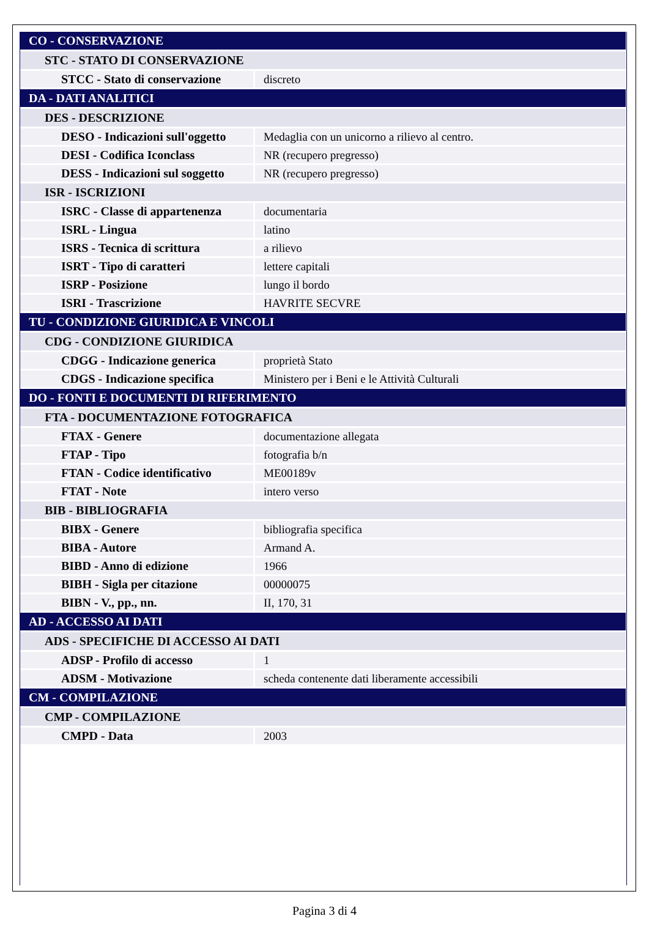| CO - CONSERVAZIONE | |
| STC - STATO DI CONSERVAZIONE | |
| STCC - Stato di conservazione | discreto |
| DA - DATI ANALITICI | |
| DES - DESCRIZIONE | |
| DESO - Indicazioni sull'oggetto | Medaglia con un unicorno a rilievo al centro. |
| DESI - Codifica Iconclass | NR (recupero pregresso) |
| DESS - Indicazioni sul soggetto | NR (recupero pregresso) |
| ISR - ISCRIZIONI | |
| ISRC - Classe di appartenenza | documentaria |
| ISRL - Lingua | latino |
| ISRS - Tecnica di scrittura | a rilievo |
| ISRT - Tipo di caratteri | lettere capitali |
| ISRP - Posizione | lungo il bordo |
| ISRI - Trascrizione | HAVRITE SECVRE |
| TU - CONDIZIONE GIURIDICA E VINCOLI | |
| CDG - CONDIZIONE GIURIDICA | |
| CDGG - Indicazione generica | proprietà Stato |
| CDGS - Indicazione specifica | Ministero per i Beni e le Attività Culturali |
| DO - FONTI E DOCUMENTI DI RIFERIMENTO | |
| FTA - DOCUMENTAZIONE FOTOGRAFICA | |
| FTAX - Genere | documentazione allegata |
| FTAP - Tipo | fotografia b/n |
| FTAN - Codice identificativo | ME00189v |
| FTAT - Note | intero verso |
| BIB - BIBLIOGRAFIA | |
| BIBX - Genere | bibliografia specifica |
| BIBA - Autore | Armand A. |
| BIBD - Anno di edizione | 1966 |
| BIBH - Sigla per citazione | 00000075 |
| BIBN - V., pp., nn. | II, 170, 31 |
| AD - ACCESSO AI DATI | |
| ADS - SPECIFICHE DI ACCESSO AI DATI | |
| ADSP - Profilo di accesso | 1 |
| ADSM - Motivazione | scheda contenente dati liberamente accessibili |
| CM - COMPILAZIONE | |
| CMP - COMPILAZIONE | |
| CMPD - Data | 2003 |
Pagina 3 di 4